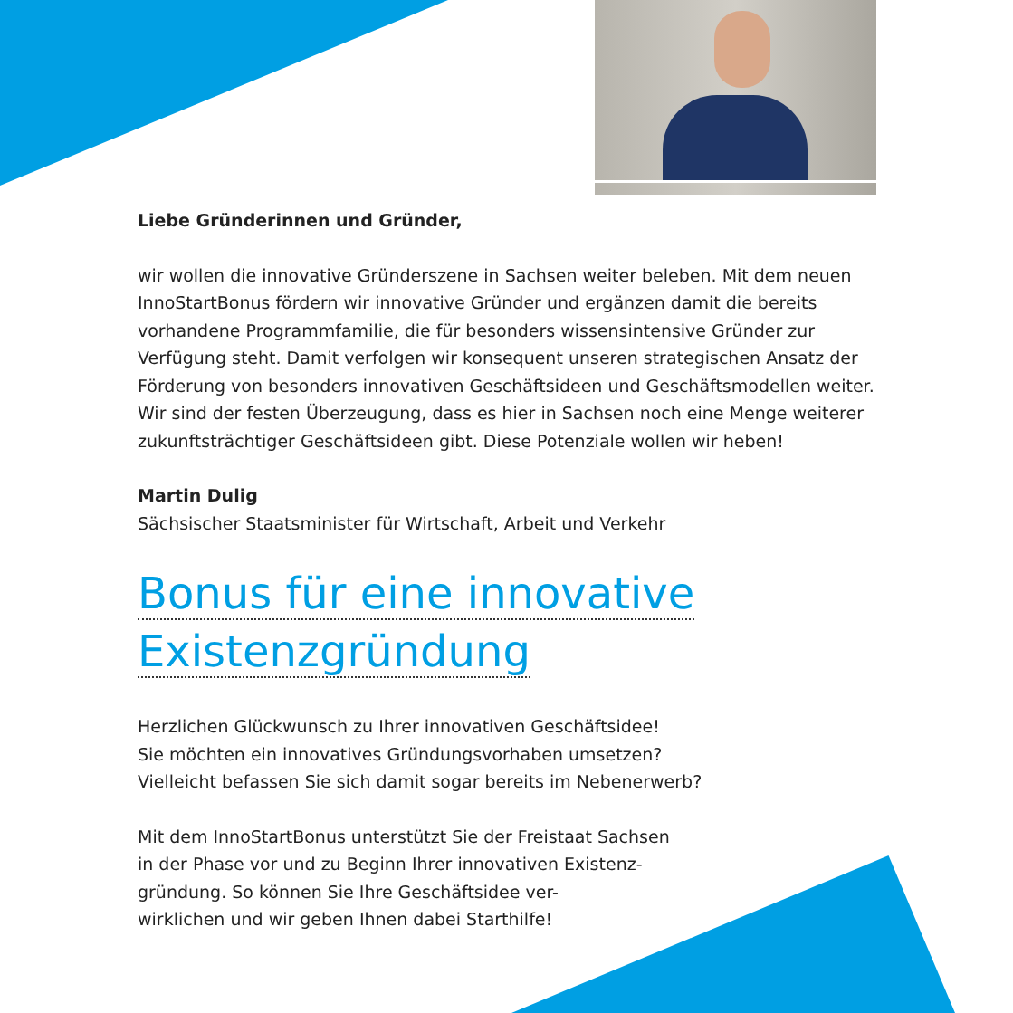Liebe Gründerinnen und Gründer,
wir wollen die innovative Gründerszene in Sachsen weiter beleben. Mit dem neuen InnoStartBonus fördern wir innovative Gründer und ergänzen damit die bereits vorhandene Programmfamilie, die für besonders wissensintensive Gründer zur Verfügung steht. Damit verfolgen wir konsequent unseren strategischen Ansatz der Förderung von besonders innovativen Geschäftsideen und Geschäftsmodellen weiter. Wir sind der festen Überzeugung, dass es hier in Sachsen noch eine Menge weiterer zukunftsträchtiger Geschäftsideen gibt. Diese Potenziale wollen wir heben!
Martin Dulig
Sächsischer Staatsminister für Wirtschaft, Arbeit und Verkehr
Bonus für eine innovative
Existenzgründung
Herzlichen Glückwunsch zu Ihrer innovativen Geschäftsidee!
Sie möchten ein innovatives Gründungsvorhaben umsetzen?
Vielleicht befassen Sie sich damit sogar bereits im Nebenerwerb?
Mit dem InnoStartBonus unterstützt Sie der Freistaat Sachsen
in der Phase vor und zu Beginn Ihrer innovativen Existenz-
gründung. So können Sie Ihre Geschäftsidee ver-
wirklichen und wir geben Ihnen dabei Starthilfe!